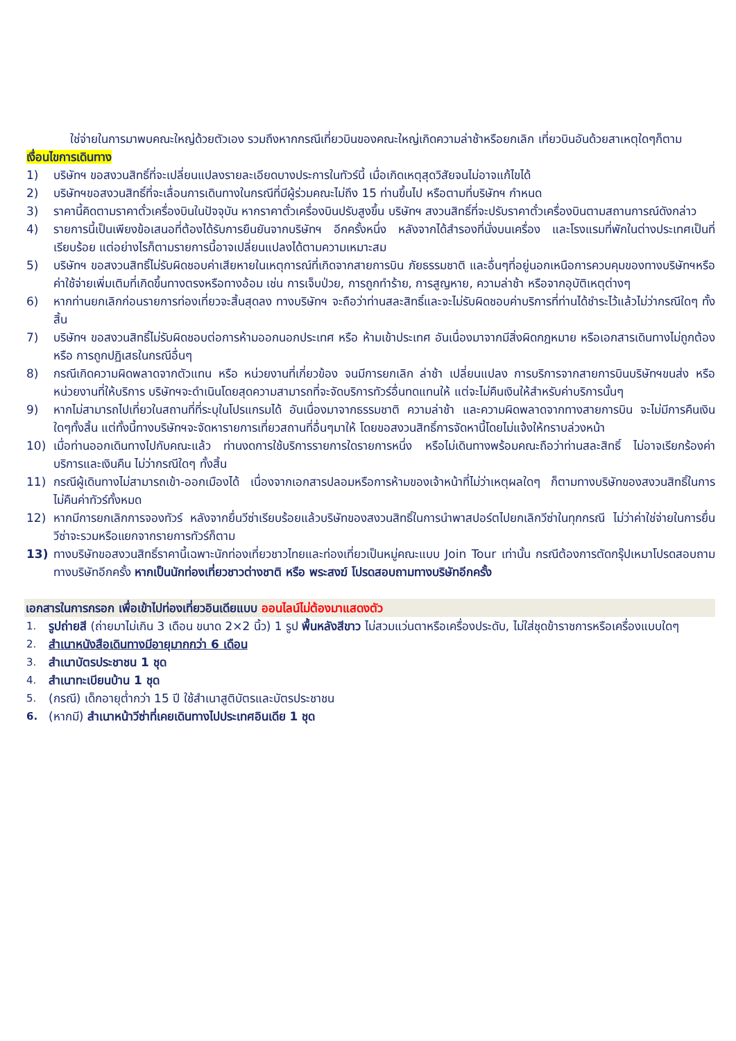ใช่จ่ายในการมาพบคณะใหญ่ด้วยตัวเอง รวมถึงหากกรณีเที่ยวบินของคณะใหญ่เกิดความล่าช้าหรือยกเลิก เที่ยวบินอันด้วยสาเหตุใดๆก็ตาม
เงื่อนไขการเดินทาง
1) บริษัทฯ ขอสงวนสิทธิ์ที่จะเปลี่ยนแปลงรายละเอียดบางประการในทัวร์นี้ เมื่อเกิดเหตุสุดวิสัยจนไม่อาจแก้ไขได้
2) บริษัทฯขอสงวนสิทธิ์ที่จะเลื่อนการเดินทางในกรณีที่มีผู้ร่วมคณะไม่ถึง 15 ท่านขึ้นไป หรือตามที่บริษัทฯ กำหนด
3) ราคานี้คิดตามราคาตั๋วเครื่องบินในปัจจุบัน หากราคาตั๋วเครื่องบินปรับสูงขึ้น บริษัทฯ สงวนสิทธิ์ที่จะปรับราคาตั๋วเครื่องบินตามสถานการณ์ดังกล่าว
4) รายการนี้เป็นเพียงข้อเสนอที่ต้องได้รับการยืนยันจากบริษัทฯ อีกครั้งหนึ่ง หลังจากได้สำรองที่นั่งบนเครื่อง และโรงแรมที่พักในต่างประเทศเป็นที่เรียบร้อย แต่อย่างไรก็ตามรายการนี้อาจเปลี่ยนแปลงได้ตามความเหมาะสม
5) บริษัทฯ ขอสงวนสิทธิ์ไม่รับผิดชอบค่าเสียหายในเหตุการณ์ที่เกิดจากสายการบิน ภัยธรรมชาติ และอื่นๆที่อยู่นอกเหนือการควบคุมของทางบริษัทฯหรือค่าใช้จ่ายเพิ่มเติมที่เกิดขึ้นทางตรงหรือทางอ้อม เช่น การเจ็บป่วย, การถูกทำร้าย, การสูญหาย, ความล่าช้า หรือจากอุบัติเหตุต่างๆ
6) หากท่านยกเลิกก่อนรายการท่องเที่ยวจะสิ้นสุดลง ทางบริษัทฯ จะถือว่าท่านสละสิทธิ์และจะไม่รับผิดชอบค่าบริการที่ท่านได้ชำระไว้แล้วไม่ว่ากรณีใดๆ ทั้งสิ้น
7) บริษัทฯ ขอสงวนสิทธิ์ไม่รับผิดชอบต่อการห้ามออกนอกประเทศ หรือ ห้ามเข้าประเทศ อันเนื่องมาจากมีสิ่งผิดกฎหมาย หรือเอกสารเดินทางไม่ถูกต้อง หรือ การถูกปฏิเสธในกรณีอื่นๆ
8) กรณีเกิดความผิดพลาดจากตัวแทน หรือ หน่วยงานที่เกี่ยวข้อง จนมีการยกเลิก ล่าช้า เปลี่ยนแปลง การบริการจากสายการบินบริษัทฯขนส่ง หรือ หน่วยงานที่ให้บริการ บริษัทฯจะดำเนินโดยสุดความสามารถที่จะจัดบริการทัวร์อื่นทดแทนให้ แต่จะไม่คืนเงินให้สำหรับค่าบริการนั้นๆ
9) หากไม่สามารถไปเที่ยวในสถานที่ที่ระบุในโปรแกรมได้ อันเนื่องมาจากธรรมชาติ ความล่าช้า และความผิดพลาดจากทางสายการบิน จะไม่มีการคืนเงินใดๆทั้งสิ้น แต่ทั้งนี้ทางบริษัทฯจะจัดหารายการเที่ยวสถานที่อื่นๆมาให้ โดยขอสงวนสิทธิ์การจัดหานี้โดยไม่แจ้งให้ทราบล่วงหน้า
10) เมื่อท่านออกเดินทางไปกับคณะแล้ว ท่านงดการใช้บริการรายการใดรายการหนึ่ง หรือไม่เดินทางพร้อมคณะถือว่าท่านสละสิทธิ์ ไม่อาจเรียกร้องค่าบริการและเงินคืน ไม่ว่ากรณีใดๆ ทั้งสิ้น
11) กรณีผู้เดินทางไม่สามารถเข้า-ออกเมืองได้ เนื่องจากเอกสารปลอมหรือการห้ามของเจ้าหน้าที่ไม่ว่าเหตุผลใดๆ ก็ตามทางบริษัทของสงวนสิทธิ์ในการ ไม่คืนค่าทัวร์ทั้งหมด
12) หากมีการยกเลิกการจองทัวร์ หลังจากยื่นวีซ่าเรียบร้อยแล้วบริษัทของสงวนสิทธิ์ในการนำพาสปอร์ตไปยกเลิกวีซ่าในทุกกรณี ไม่ว่าค่าใช่จ่ายในการยื่นวีซ่าจะรวมหรือแยกจากรายการทัวร์ก็ตาม
13) ทางบริษัทขอสงวนสิทธิ์ราคานี้เฉพาะนักท่องเที่ยวชาวไทยและท่องเที่ยวเป็นหมู่คณะแบบ Join Tour เท่านั้น กรณีต้องการตัดกรุ๊ปเหมาโปรดสอบถามทางบริษัทอีกครั้ง หากเป็นนักท่องเที่ยวชาวต่างชาติ หรือ พระสงฆ์ โปรดสอบถามทางบริษัทอีกครั้ง
เอกสารในการกรอก เพื่อเข้าไปท่องเที่ยวอินเดียแบบ ออนไลน์ไม่ต้องมาแสดงตัว
1. รูปถ่ายสี (ถ่ายมาไม่เกิน 3 เดือน ขนาด 2×2 นิ้ว) 1 รูป พื้นหลังสีขาว ไม่สวมแว่นตาหรือเครื่องประดับ, ไม่ใส่ชุดข้าราชการหรือเครื่องแบบใดๆ
2. สำเนาหนังสือเดินทางมีอายุมากกว่า 6 เดือน
3. สำเนาบัตรประชาชน 1 ชุด
4. สำเนาทะเบียนบ้าน 1 ชุด
5. (กรณี) เด็กอายุต่ำกว่า 15 ปี ใช้สำเนาสูติบัตรและบัตรประชาชน
6. (หากมี) สำเนาหน้าวีซ่าที่เคยเดินทางไปประเทศอินเดีย 1 ชุด